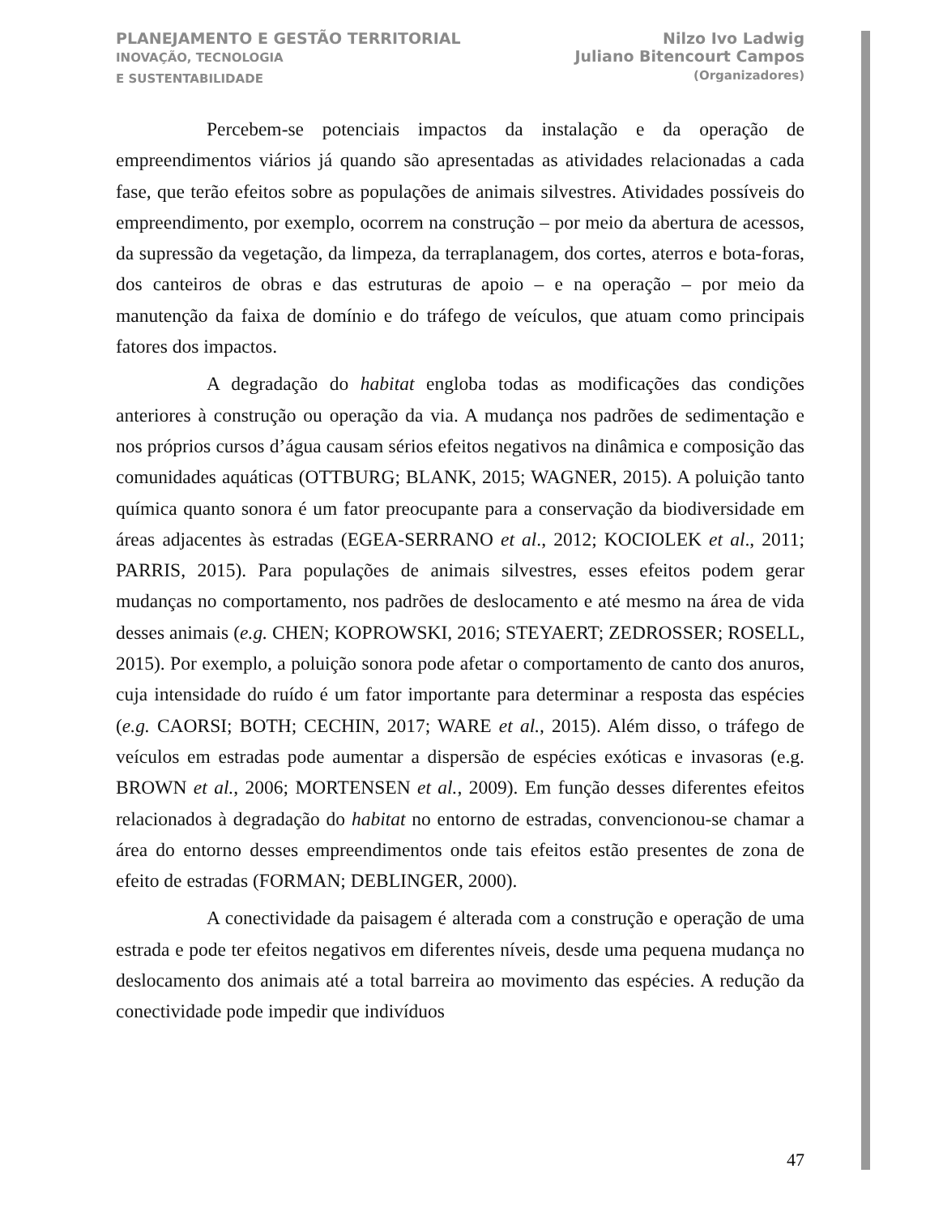PLANEJAMENTO E GESTÃO TERRITORIAL
INOVAÇÃO, TECNOLOGIA
E SUSTENTABILIDADE
Nilzo Ivo Ladwig
Juliano Bitencourt Campos
(Organizadores)
Percebem-se potenciais impactos da instalação e da operação de empreendimentos viários já quando são apresentadas as atividades relacionadas a cada fase, que terão efeitos sobre as populações de animais silvestres. Atividades possíveis do empreendimento, por exemplo, ocorrem na construção – por meio da abertura de acessos, da supressão da vegetação, da limpeza, da terraplanagem, dos cortes, aterros e bota-foras, dos canteiros de obras e das estruturas de apoio – e na operação – por meio da manutenção da faixa de domínio e do tráfego de veículos, que atuam como principais fatores dos impactos.
A degradação do habitat engloba todas as modificações das condições anteriores à construção ou operação da via. A mudança nos padrões de sedimentação e nos próprios cursos d’água causam sérios efeitos negativos na dinâmica e composição das comunidades aquáticas (OTTBURG; BLANK, 2015; WAGNER, 2015). A poluição tanto química quanto sonora é um fator preocupante para a conservação da biodiversidade em áreas adjacentes às estradas (EGEA-SERRANO et al., 2012; KOCIOLEK et al., 2011; PARRIS, 2015). Para populações de animais silvestres, esses efeitos podem gerar mudanças no comportamento, nos padrões de deslocamento e até mesmo na área de vida desses animais (e.g. CHEN; KOPROWSKI, 2016; STEYAERT; ZEDROSSER; ROSELL, 2015). Por exemplo, a poluição sonora pode afetar o comportamento de canto dos anuros, cuja intensidade do ruído é um fator importante para determinar a resposta das espécies (e.g. CAORSI; BOTH; CECHIN, 2017; WARE et al., 2015). Além disso, o tráfego de veículos em estradas pode aumentar a dispersão de espécies exóticas e invasoras (e.g. BROWN et al., 2006; MORTENSEN et al., 2009). Em função desses diferentes efeitos relacionados à degradação do habitat no entorno de estradas, convencionou-se chamar a área do entorno desses empreendimentos onde tais efeitos estão presentes de zona de efeito de estradas (FORMAN; DEBLINGER, 2000).
A conectividade da paisagem é alterada com a construção e operação de uma estrada e pode ter efeitos negativos em diferentes níveis, desde uma pequena mudança no deslocamento dos animais até a total barreira ao movimento das espécies. A redução da conectividade pode impedir que indivíduos
47